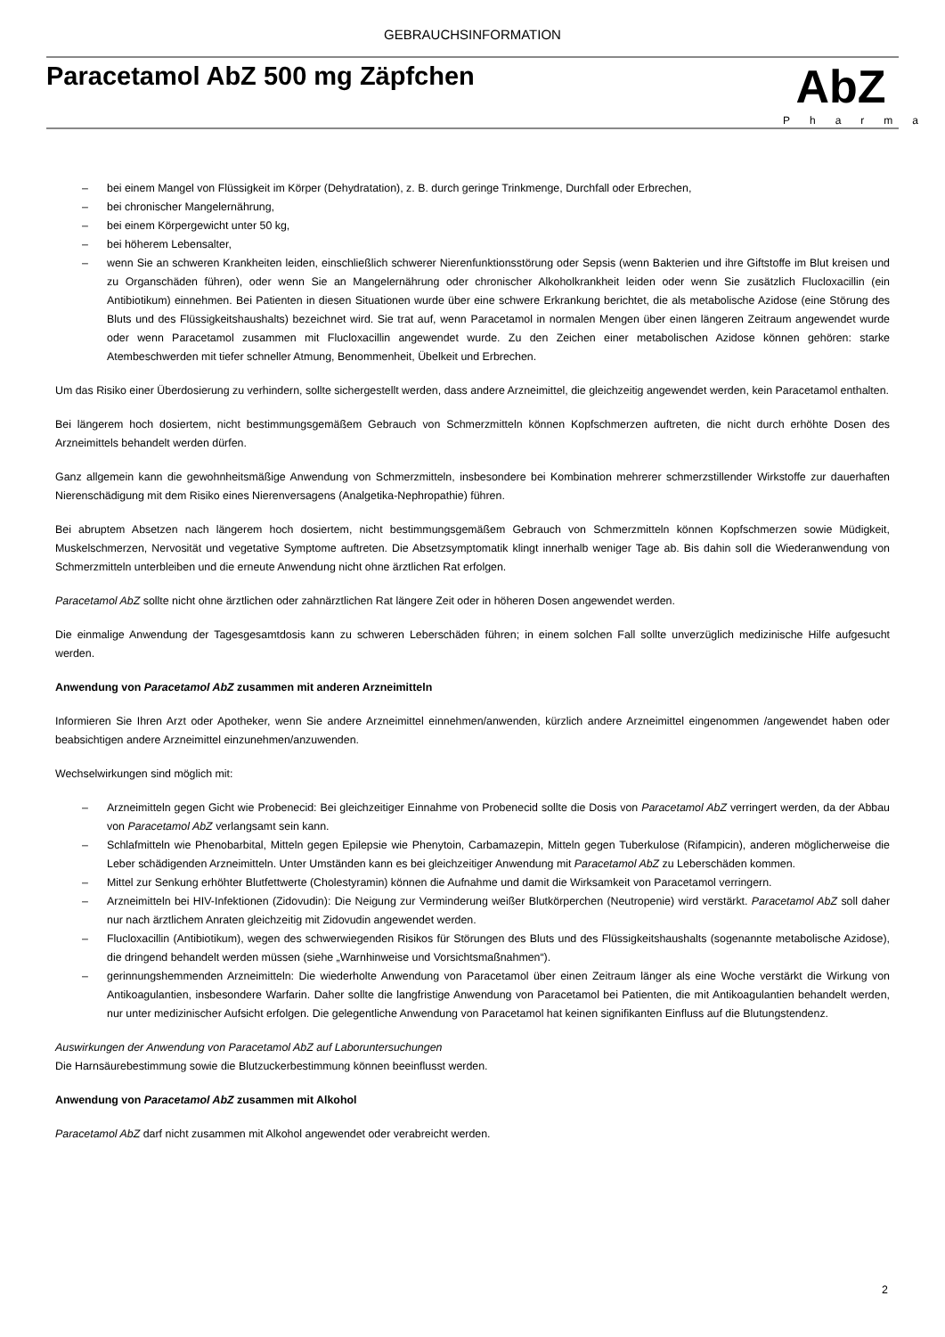GEBRAUCHSINFORMATION
Paracetamol AbZ 500 mg Zäpfchen
AbZ
Pharma
– bei einem Mangel von Flüssigkeit im Körper (Dehydratation), z. B. durch geringe Trinkmenge, Durchfall oder Erbrechen,
– bei chronischer Mangelernährung,
– bei einem Körpergewicht unter 50 kg,
– bei höherem Lebensalter,
– wenn Sie an schweren Krankheiten leiden, einschließlich schwerer Nierenfunktionsstörung oder Sepsis (wenn Bakterien und ihre Giftstoffe im Blut kreisen und zu Organschäden führen), oder wenn Sie an Mangelernährung oder chronischer Alkoholkrankheit leiden oder wenn Sie zusätzlich Flucloxacillin (ein Antibiotikum) einnehmen. Bei Patienten in diesen Situationen wurde über eine schwere Erkrankung berichtet, die als metabolische Azidose (eine Störung des Bluts und des Flüssigkeitshaushalts) bezeichnet wird. Sie trat auf, wenn Paracetamol in normalen Mengen über einen längeren Zeitraum angewendet wurde oder wenn Paracetamol zusammen mit Flucloxacillin angewendet wurde. Zu den Zeichen einer metabolischen Azidose können gehören: starke Atembeschwerden mit tiefer schneller Atmung, Benommenheit, Übelkeit und Erbrechen.
Um das Risiko einer Überdosierung zu verhindern, sollte sichergestellt werden, dass andere Arzneimittel, die gleichzeitig angewendet werden, kein Paracetamol enthalten.
Bei längerem hoch dosiertem, nicht bestimmungsgemäßem Gebrauch von Schmerzmitteln können Kopfschmerzen auftreten, die nicht durch erhöhte Dosen des Arzneimittels behandelt werden dürfen.
Ganz allgemein kann die gewohnheitsmäßige Anwendung von Schmerzmitteln, insbesondere bei Kombination mehrerer schmerzstillender Wirkstoffe zur dauerhaften Nierenschädigung mit dem Risiko eines Nierenversagens (Analgetika-Nephropathie) führen.
Bei abruptem Absetzen nach längerem hoch dosiertem, nicht bestimmungsgemäßem Gebrauch von Schmerzmitteln können Kopfschmerzen sowie Müdigkeit, Muskelschmerzen, Nervosität und vegetative Symptome auftreten. Die Absetzsymptomatik klingt innerhalb weniger Tage ab. Bis dahin soll die Wiederanwendung von Schmerzmitteln unterbleiben und die erneute Anwendung nicht ohne ärztlichen Rat erfolgen.
Paracetamol AbZ sollte nicht ohne ärztlichen oder zahnärztlichen Rat längere Zeit oder in höheren Dosen angewendet werden.
Die einmalige Anwendung der Tagesgesamtdosis kann zu schweren Leberschäden führen; in einem solchen Fall sollte unverzüglich medizinische Hilfe aufgesucht werden.
Anwendung von Paracetamol AbZ zusammen mit anderen Arzneimitteln
Informieren Sie Ihren Arzt oder Apotheker, wenn Sie andere Arzneimittel einnehmen/anwenden, kürzlich andere Arzneimittel eingenommen /angewendet haben oder beabsichtigen andere Arzneimittel einzunehmen/anzuwenden.
Wechselwirkungen sind möglich mit:
– Arzneimitteln gegen Gicht wie Probenecid: Bei gleichzeitiger Einnahme von Probenecid sollte die Dosis von Paracetamol AbZ verringert werden, da der Abbau von Paracetamol AbZ verlangsamt sein kann.
– Schlafmitteln wie Phenobarbital, Mitteln gegen Epilepsie wie Phenytoin, Carbamazepin, Mitteln gegen Tuberkulose (Rifampicin), anderen möglicherweise die Leber schädigenden Arzneimitteln. Unter Umständen kann es bei gleichzeitiger Anwendung mit Paracetamol AbZ zu Leberschäden kommen.
– Mittel zur Senkung erhöhter Blutfettwerte (Cholestyramin) können die Aufnahme und damit die Wirksamkeit von Paracetamol verringern.
– Arzneimitteln bei HIV-Infektionen (Zidovudin): Die Neigung zur Verminderung weißer Blutkörperchen (Neutropenie) wird verstärkt. Paracetamol AbZ soll daher nur nach ärztlichem Anraten gleichzeitig mit Zidovudin angewendet werden.
– Flucloxacillin (Antibiotikum), wegen des schwerwiegenden Risikos für Störungen des Bluts und des Flüssigkeitshaushalts (sogenannte metabolische Azidose), die dringend behandelt werden müssen (siehe „Warnhinweise und Vorsichtsmaßnahmen“).
– gerinnungshemmenden Arzneimitteln: Die wiederholte Anwendung von Paracetamol über einen Zeitraum länger als eine Woche verstärkt die Wirkung von Antikoagulantien, insbesondere Warfarin. Daher sollte die langfristige Anwendung von Paracetamol bei Patienten, die mit Antikoagulantien behandelt werden, nur unter medizinischer Aufsicht erfolgen. Die gelegentliche Anwendung von Paracetamol hat keinen signifikanten Einfluss auf die Blutungstendenz.
Auswirkungen der Anwendung von Paracetamol AbZ auf Laboruntersuchungen
Die Harnsäurebestimmung sowie die Blutzuckerbestimmung können beeinflusst werden.
Anwendung von Paracetamol AbZ zusammen mit Alkohol
Paracetamol AbZ darf nicht zusammen mit Alkohol angewendet oder verabreicht werden.
2